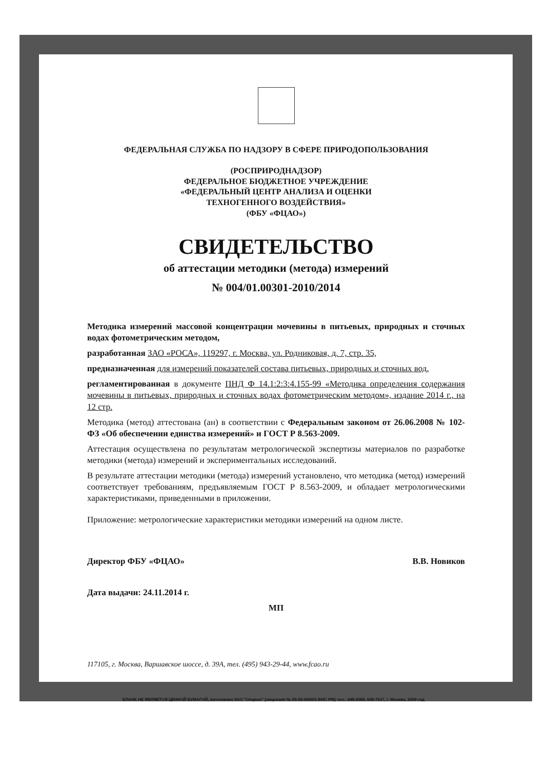ФЕДЕРАЛЬНАЯ СЛУЖБА ПО НАДЗОРУ В СФЕРЕ ПРИРОДОПОЛЬЗОВАНИЯ
(РОСПРИРОДНАДЗОР)
ФЕДЕРАЛЬНОЕ БЮДЖЕТНОЕ УЧРЕЖДЕНИЕ
«ФЕДЕРАЛЬНЫЙ ЦЕНТР АНАЛИЗА И ОЦЕНКИ
ТЕХНОГЕННОГО ВОЗДЕЙСТВИЯ»
(ФБУ «ФЦАО»)
СВИДЕТЕЛЬСТВО
об аттестации методики (метода) измерений
№ 004/01.00301-2010/2014
Методика измерений массовой концентрации мочевины в питьевых, природных и сточных водах фотометрическим методом,
разработанная ЗАО «РОСА», 119297, г. Москва, ул. Родниковая, д. 7, стр. 35,
предназначенная для измерений показателей состава питьевых, природных и сточных вод,
регламентированная в документе ПНД Ф 14.1:2:3:4.155-99 «Методика определения содержания мочевины в питьевых, природных и сточных водах фотометрическим методом», издание 2014 г., на 12 стр.
Методика (метод) аттестована (ан) в соответствии с Федеральным законом от 26.06.2008 № 102-ФЗ «Об обеспечении единства измерений» и ГОСТ Р 8.563-2009.
Аттестация осуществлена по результатам метрологической экспертизы материалов по разработке методики (метода) измерений и экспериментальных исследований.
В результате аттестации методики (метода) измерений установлено, что методика (метод) измерений соответствует требованиям, предъявляемым ГОСТ Р 8.563-2009, и обладает метрологическими характеристиками, приведенными в приложении.
Приложение: метрологические характеристики методики измерений на одном листе.
Директор ФБУ «ФЦАО» В.В. Новиков
Дата выдачи: 24.11.2014 г.
МП
117105, г. Москва, Варшавское шоссе, д. 39А, тел. (495) 943-29-44, www.fcao.ru
БЛАНК НЕ ЯВЛЯЕТСЯ ЦЕННОЙ БУМАГОЙ, изготовлен ЗАО "Опцион" (лицензия № 05-05-09/003 ФНС РФ) тел.: 648-6088, 608-7617, г. Москва, 2009 год